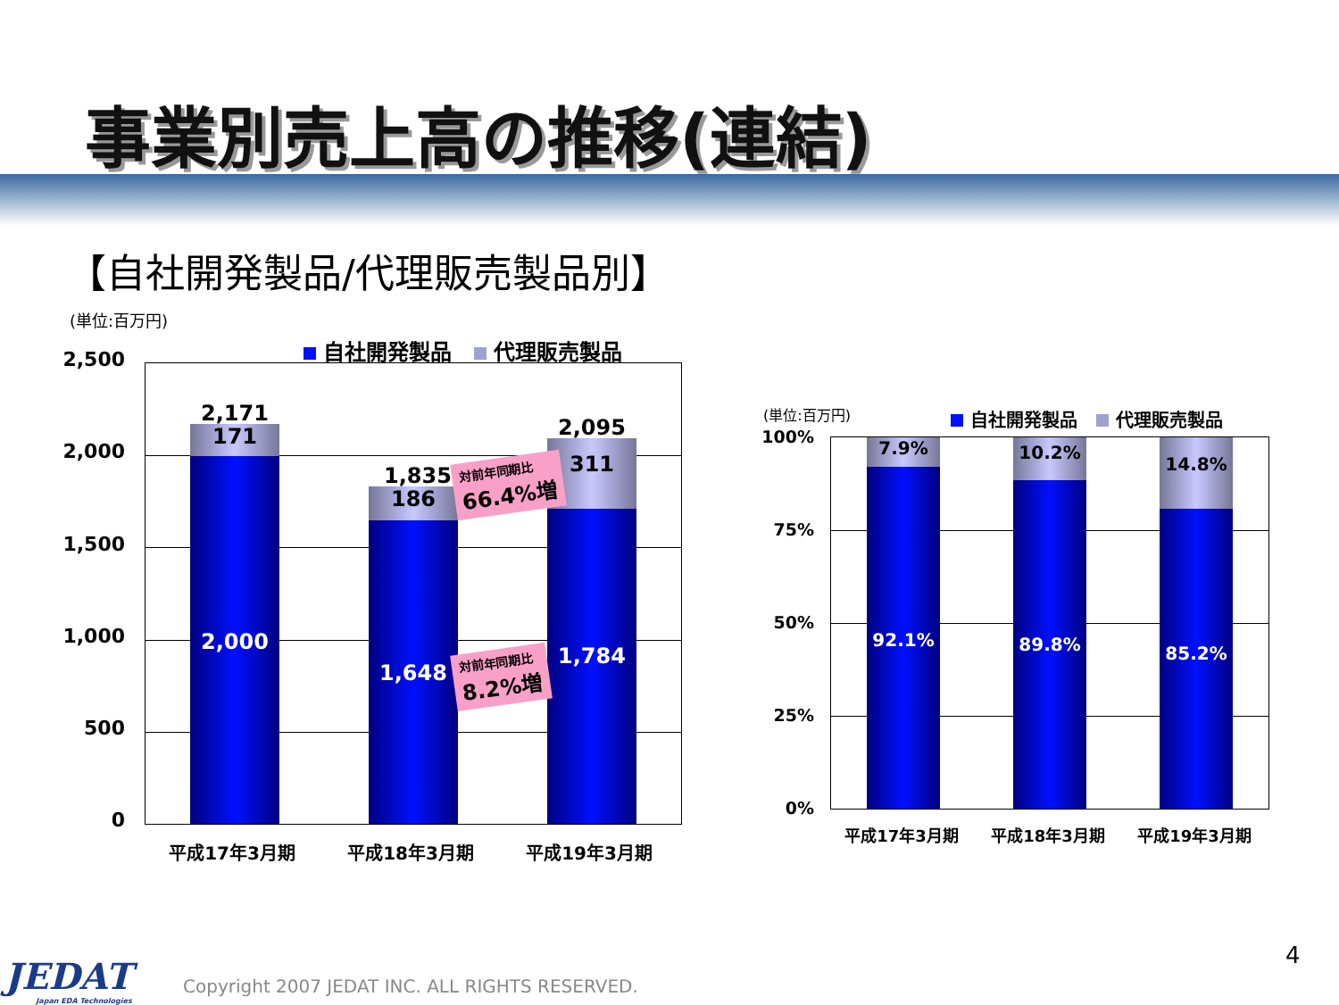事業別売上高の推移(連結)
【自社開発製品/代理販売製品別】
(単位:百万円)
自社開発製品 代理販売製品
2,500
2,000
1,500
1,000
500
0
171
2,000
2,171
186
1,648
1,835
311
1,784
2,095
対前年同期比
66.4%増
対前年同期比
8.2%増
平成17年3月期 平成18年3月期 平成19年3月期
(単位:百万円) 自社開発製品 代理販売製品
100%
75%
50%
25%
0%
7.9%
92.1%
10.2%
89.8%
14.8%
85.2%
平成17年3月期 平成18年3月期 平成19年3月期
JEDAT
Japan EDA Technologies
Copyright 2007 JEDAT INC. ALL RIGHTS RESERVED.
4